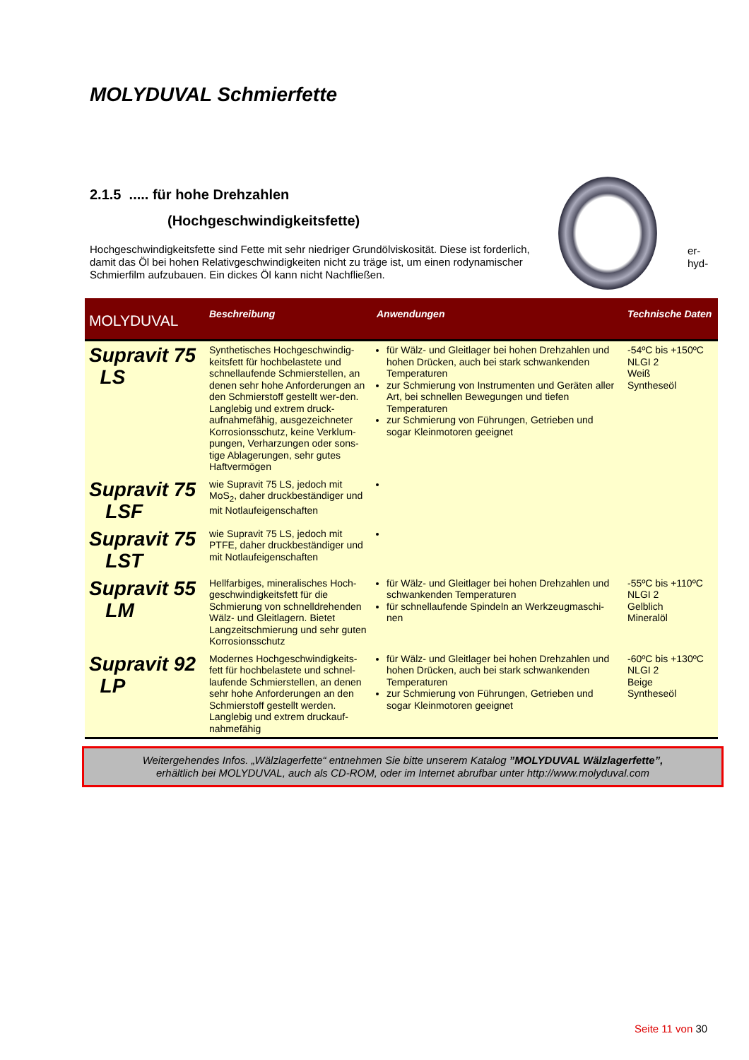MOLYDUVAL Schmierfette
2.1.5 ..... für hohe Drehzahlen
(Hochgeschwindigkeitsfette)
Hochgeschwindigkeitsfette sind Fette mit sehr niedriger Grundölviskosität. Diese ist forderlich, damit das Öl bei hohen Relativgeschwindigkeiten nicht zu träge ist, um einen rodynamischer Schmierfilm aufzubauen. Ein dickes Öl kann nicht Nachfließen.
er-
hyd-
| MOLYDUVAL | Beschreibung | Anwendungen | Technische Daten |
| --- | --- | --- | --- |
| Supravit 75 LS | Synthetisches Hochgeschwindig-keitsfett für hochbelastete und schnellaufende Schmierstellen, an denen sehr hohe Anforderungen an den Schmierstoff gestellt wer-den. Langlebig und extrem druck-aufnahmefähig, ausgezeichneter Korrosionsschutz, keine Verklum-pungen, Verharzungen oder sons-tige Ablagerungen, sehr gutes Haftvermögen | für Wälz- und Gleitlager bei hohen Drehzahlen und hohen Drücken, auch bei stark schwankenden Temperaturen zur Schmierung von Instrumenten und Geräten aller Art, bei schnellen Bewegungen und tiefen Temperaturen zur Schmierung von Führungen, Getrieben und sogar Kleinmotoren geeignet | -54ºC bis +150ºC NLGI 2 Weiß Syntheseöl |
| Supravit 75 LSF | wie Supravit 75 LS, jedoch mit MoS<sub>2</sub>, daher druckbeständiger und mit Notlaufeigenschaften | | |
| Supravit 75 LST | wie Supravit 75 LS, jedoch mit PTFE, daher druckbeständiger und mit Notlaufeigenschaften | | |
| Supravit 55 LM | Hellfarbiges, mineralisches Hoch-geschwindigkeitsfett für die Schmierung von schnelldrehenden Wälz- und Gleitlagern. Bietet Langzeitschmierung und sehr guten Korrosionsschutz | für Wälz- und Gleitlager bei hohen Drehzahlen und schwankenden Temperaturen für schnellaufende Spindeln an Werkzeugmaschi-nen | -55ºC bis +110ºC NLGI 2 Gelblich Mineralöl |
| Supravit 92 LP | Modernes Hochgeschwindigkeits-fett für hochbelastete und schnel-laufende Schmierstellen, an denen sehr hohe Anforderungen an den Schmierstoff gestellt werden. Langlebig und extrem druckauf-nahmefähig | für Wälz- und Gleitlager bei hohen Drehzahlen und hohen Drücken, auch bei stark schwankenden Temperaturen zur Schmierung von Führungen, Getrieben und sogar Kleinmotoren geeignet | -60ºC bis +130ºC NLGI 2 Beige Syntheseöl |
Weitergehendes Infos. „Wälzlagerfette“ entnehmen Sie bitte unserem Katalog ”MOLYDUVAL Wälzlagerfette”,
erhältlich bei MOLYDUVAL, auch als CD-ROM, oder im Internet abrufbar unter http://www.molyduval.com
Seite 11 von 30